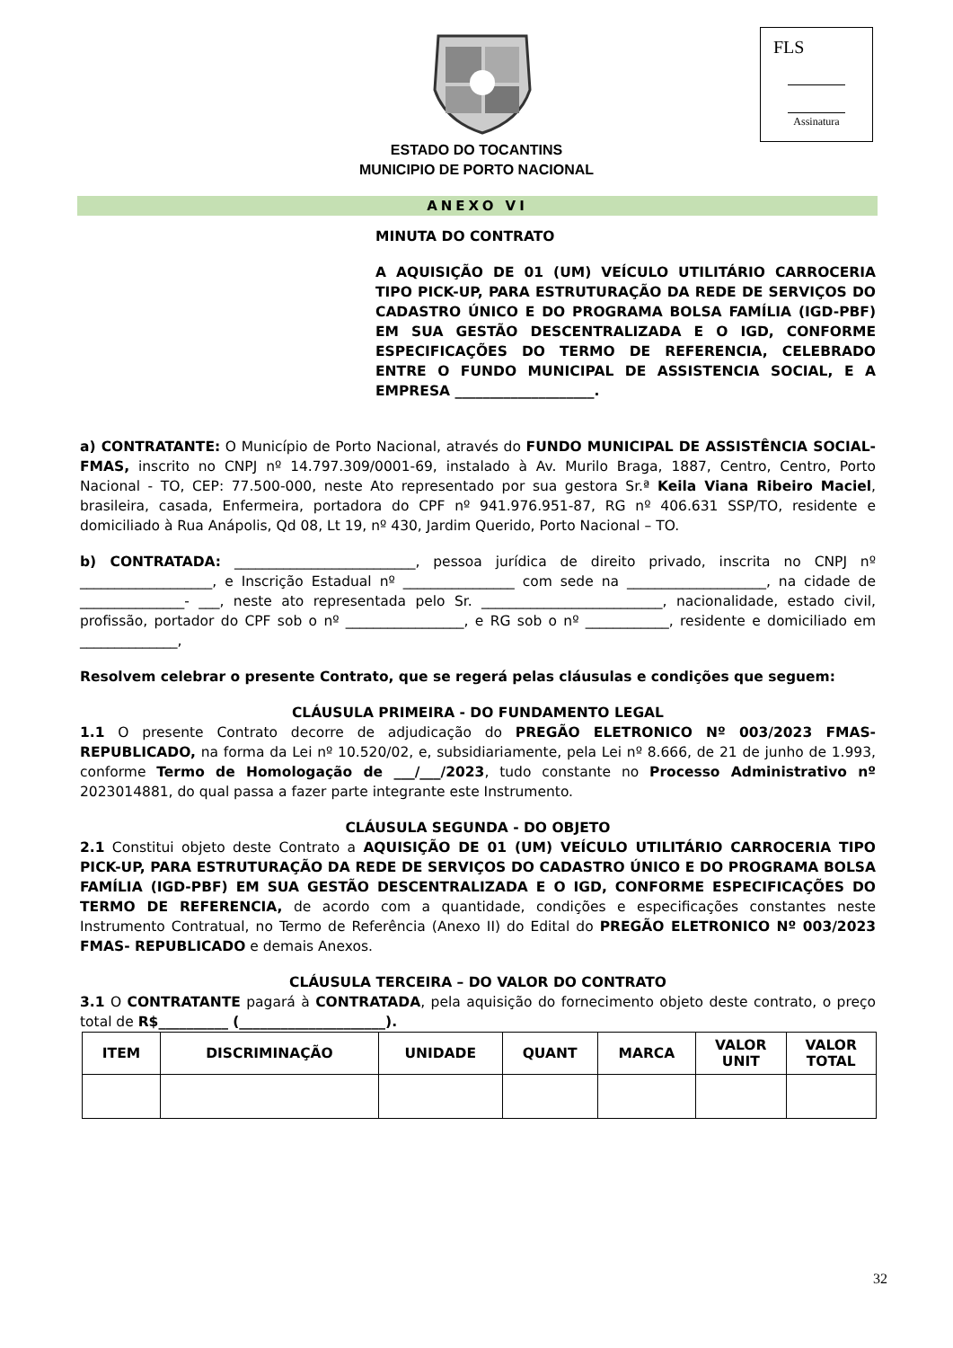FLS
Assinatura
ESTADO DO TOCANTINS
MUNICIPIO DE PORTO NACIONAL
ANEXO VI
MINUTA DO CONTRATO
A AQUISIÇÃO DE 01 (UM) VEÍCULO UTILITÁRIO CARROCERIA TIPO PICK-UP, PARA ESTRUTURAÇÃO DA REDE DE SERVIÇOS DO CADASTRO ÚNICO E DO PROGRAMA BOLSA FAMÍLIA (IGD-PBF) EM SUA GESTÃO DESCENTRALIZADA E O IGD, CONFORME ESPECIFICAÇÕES DO TERMO DE REFERENCIA, CELEBRADO ENTRE O FUNDO MUNICIPAL DE ASSISTENCIA SOCIAL, E A EMPRESA ____________________.
a) CONTRATANTE: O Município de Porto Nacional, através do FUNDO MUNICIPAL DE ASSISTÊNCIA SOCIAL- FMAS, inscrito no CNPJ nº 14.797.309/0001-69, instalado à Av. Murilo Braga, 1887, Centro, Centro, Porto Nacional - TO, CEP: 77.500-000, neste Ato representado por sua gestora Sr.ª Keila Viana Ribeiro Maciel, brasileira, casada, Enfermeira, portadora do CPF nº 941.976.951-87, RG nº 406.631 SSP/TO, residente e domiciliado à Rua Anápolis, Qd 08, Lt 19, nº 430, Jardim Querido, Porto Nacional – TO.
b) CONTRATADA: __________________________, pessoa jurídica de direito privado, inscrita no CNPJ nº ___________________, e Inscrição Estadual nº ________________ com sede na ____________________, na cidade de _______________- ___, neste ato representada pelo Sr. __________________________, nacionalidade, estado civil, profissão, portador do CPF sob o nº _________________, e RG sob o nº ____________, residente e domiciliado em ______________,
Resolvem celebrar o presente Contrato, que se regerá pelas cláusulas e condições que seguem:
CLÁUSULA PRIMEIRA - DO FUNDAMENTO LEGAL
1.1 O presente Contrato decorre de adjudicação do PREGÃO ELETRONICO Nº 003/2023 FMAS- REPUBLICADO, na forma da Lei nº 10.520/02, e, subsidiariamente, pela Lei nº 8.666, de 21 de junho de 1.993, conforme Termo de Homologação de ___/___/2023, tudo constante no Processo Administrativo nº 2023014881, do qual passa a fazer parte integrante este Instrumento.
CLÁUSULA SEGUNDA - DO OBJETO
2.1 Constitui objeto deste Contrato a AQUISIÇÃO DE 01 (UM) VEÍCULO UTILITÁRIO CARROCERIA TIPO PICK-UP, PARA ESTRUTURAÇÃO DA REDE DE SERVIÇOS DO CADASTRO ÚNICO E DO PROGRAMA BOLSA FAMÍLIA (IGD-PBF) EM SUA GESTÃO DESCENTRALIZADA E O IGD, CONFORME ESPECIFICAÇÕES DO TERMO DE REFERENCIA, de acordo com a quantidade, condições e especificações constantes neste Instrumento Contratual, no Termo de Referência (Anexo II) do Edital do PREGÃO ELETRONICO Nº 003/2023 FMAS- REPUBLICADO e demais Anexos.
CLÁUSULA TERCEIRA – DO VALOR DO CONTRATO
3.1 O CONTRATANTE pagará à CONTRATADA, pela aquisição do fornecimento objeto deste contrato, o preço total de R$__________ (_____________________).
| ITEM | DISCRIMINAÇÃO | UNIDADE | QUANT | MARCA | VALOR UNIT | VALOR TOTAL |
| --- | --- | --- | --- | --- | --- | --- |
32